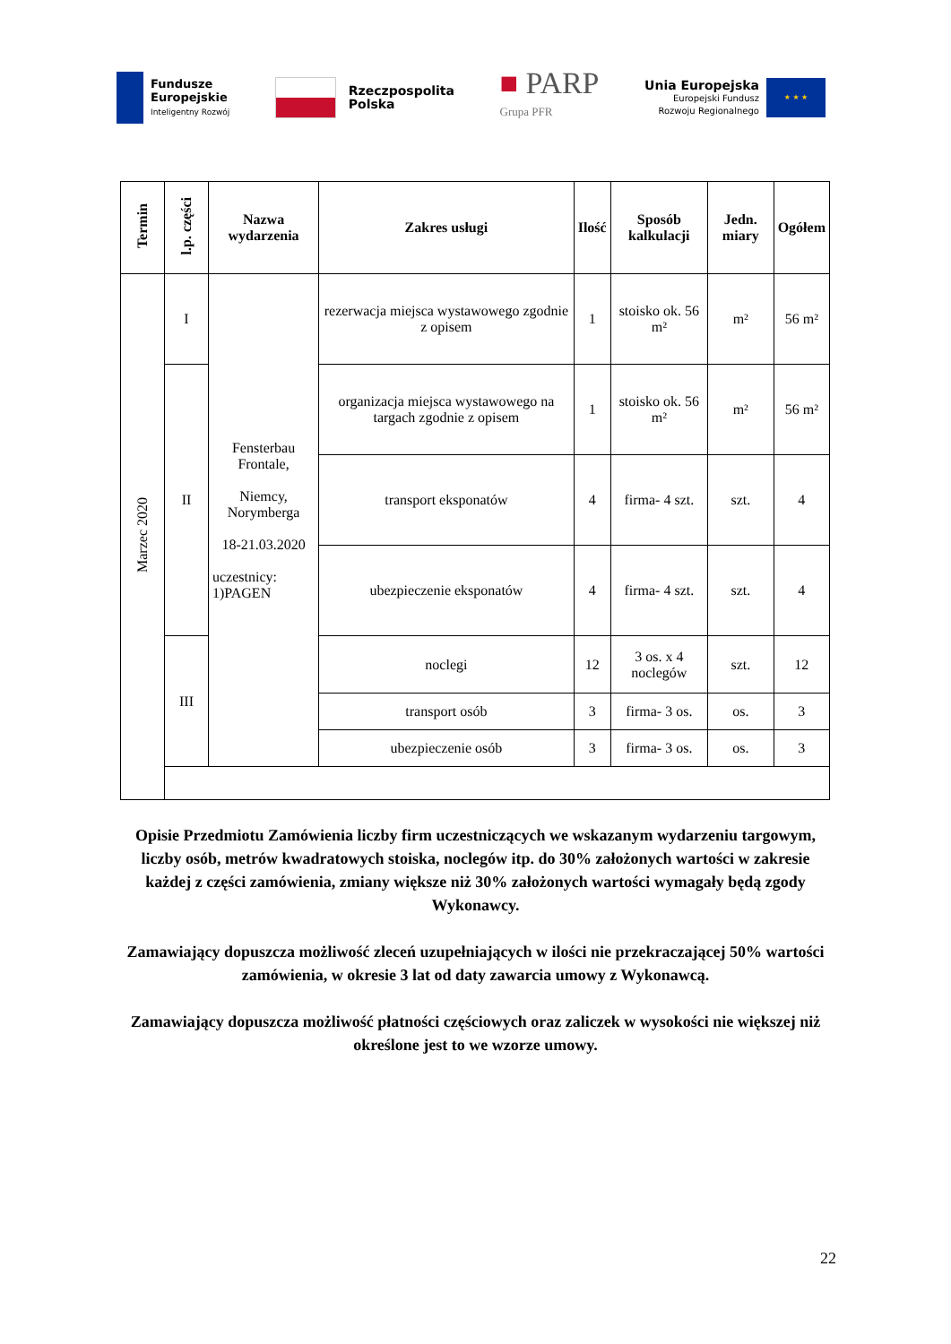Fundusze
Europejskie
Inteligentny Rozwój
Rzeczpospolita
Polska
■ PARP
Grupa PFR
Unia Europejska
Europejski Fundusz
Rozwoju Regionalnego
★ ★ ★
| Termin | l.p. części | Nazwa wydarzenia | Zakres usługi | Ilość | Sposób kalkulacji | Jedn. miary | Ogółem |
| --- | --- | --- | --- | --- | --- | --- | --- |
| Marzec 2020 | I | Fensterbau Frontale, Niemcy, Norymberga 18-21.03.2020 uczestnicy: 1)PAGEN | rezerwacja miejsca wystawowego zgodnie z opisem | 1 | stoisko ok. 56 m² | m² | 56 m² |
| | II | | organizacja miejsca wystawowego na targach zgodnie z opisem | 1 | stoisko ok. 56 m² | m² | 56 m² |
| | | | transport eksponatów | 4 | firma- 4 szt. | szt. | 4 |
| | | | ubezpieczenie eksponatów | 4 | firma- 4 szt. | szt. | 4 |
| | III | | noclegi | 12 | 3 os. x 4 noclegów | szt. | 12 |
| | | | transport osób | 3 | firma- 3 os. | os. | 3 |
| | | | ubezpieczenie osób | 3 | firma- 3 os. | os. | 3 |
Opisie Przedmiotu Zamówienia liczby firm uczestniczących we wskazanym wydarzeniu targowym, liczby osób, metrów kwadratowych stoiska, noclegów itp. do 30% założonych wartości w zakresie każdej z części zamówienia, zmiany większe niż 30% założonych wartości wymagały będą zgody Wykonawcy.
Zamawiający dopuszcza możliwość zleceń uzupełniających w ilości nie przekraczającej 50% wartości zamówienia, w okresie 3 lat od daty zawarcia umowy z Wykonawcą.
Zamawiający dopuszcza możliwość płatności częściowych oraz zaliczek w wysokości nie większej niż określone jest to we wzorze umowy.
22